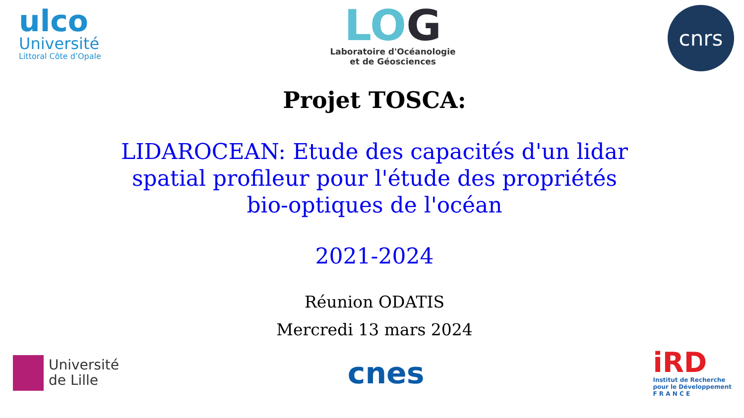ulco
Université
Littoral Côte d’Opale
LOG
Laboratoire d'Océanologie
et de Géosciences
cnrs
Projet TOSCA:
LIDAROCEAN: Etude des capacités d'un lidar spatial profileur pour l'étude des propriétés bio-optiques de l'océan
2021-2024
Réunion ODATIS
Mercredi 13 mars 2024
Université
de Lille
cnes
iRD
Institut de Recherche
pour le Développement
F R A N C E